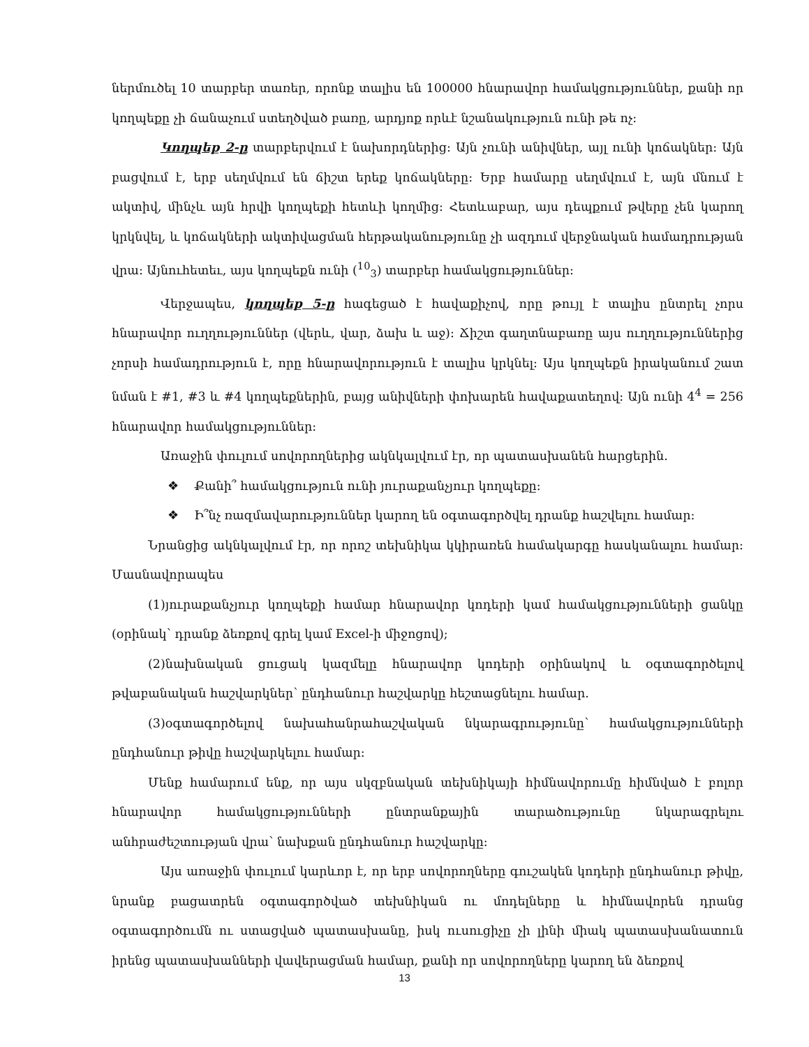ներմուծել 10 տարբեր տառեր, որոնք տալիս են 100000 հնարավոր համակցություններ, քանի որ կողպեքը չի ճանաչում ստեղծված բառը, արդյոք որևէ նշանակություն ունի թե ոչ:
Կողպեք 2-ը տարբերվում է նախորդներից: Այն չունի անիվներ, այլ ունի կոճակներ: Այն բացվում է, երբ սեղմվում են ճիշտ երեք կոճակները: Երբ համարը սեղմվում է, այն մնում է ակտիվ, մինչև այն հրվի կողպեքի հետևի կողմից: Հետևաբար, այս դեպքում թվերը չեն կարող կրկնվել, և կոճակների ակտիվացման հերթականությունը չի ազդում վերջնական համադրության վրա: Այնուհետեւ, այս կողպեքն ունի (<sup>10</sup><sub>3</sub>) տարբեր համակցություններ:
Վերջապես, կողպեք 5-ը հագեցած է հավաքիչով, որը թույլ է տալիս ընտրել չորս հնարավոր ուղղություններ (վերև, վար, ձախ և աջ): Ճիշտ գաղտնաբառը այս ուղղություններից չորսի համադրություն է, որը հնարավորություն է տալիս կրկնել: Այս կողպեքն իրականում շատ նման է #1, #3 և #4 կողպեքներին, բայց անիվների փոխարեն հավաքատեղով: Այն ունի 4<sup>4</sup> = 256 հնարավոր համակցություններ:
Առաջին փուլում սովորողներից ակնկալվում էր, որ պատասխանեն հարցերին.
❖ Քանի՞ համակցություն ունի յուրաքանչյուր կողպեքը:
❖ Ի՞նչ ռազմավարություններ կարող են օգտագործվել դրանք հաշվելու համար:
Նրանցից ակնկալվում էր, որ որոշ տեխնիկա կկիրառեն համակարգը հասկանալու համար: Մասնավորապես
(1)յուրաքանչյուր կողպեքի համար հնարավոր կոդերի կամ համակցությունների ցանկը (օրինակ՝ դրանք ձեռքով գրել կամ Excel-ի միջոցով);
(2)նախնական ցուցակ կազմելը հնարավոր կոդերի օրինակով և օգտագործելով թվաբանական հաշվարկներ՝ ընդհանուր հաշվարկը հեշտացնելու համար.
(3)օգտագործելով նախահանրահաշվական նկարագրությունը՝ համակցությունների ընդհանուր թիվը հաշվարկելու համար:
Մենք համարում ենք, որ այս սկզբնական տեխնիկայի հիմնավորումը հիմնված է բոլոր հնարավոր համակցությունների ընտրանքային տարածությունը նկարագրելու անհրաժեշտության վրա՝ նախքան ընդհանուր հաշվարկը:
Այս առաջին փուլում կարևոր է, որ երբ սովորողները գուշակեն կոդերի ընդհանուր թիվը, նրանք բացատրեն օգտագործված տեխնիկան ու մոդելները և հիմնավորեն դրանց օգտագործումն ու ստացված պատասխանը, իսկ ուսուցիչը չի լինի միակ պատասխանատուն իրենց պատասխանների վավերացման համար, քանի որ սովորողները կարող են ձեռքով
13